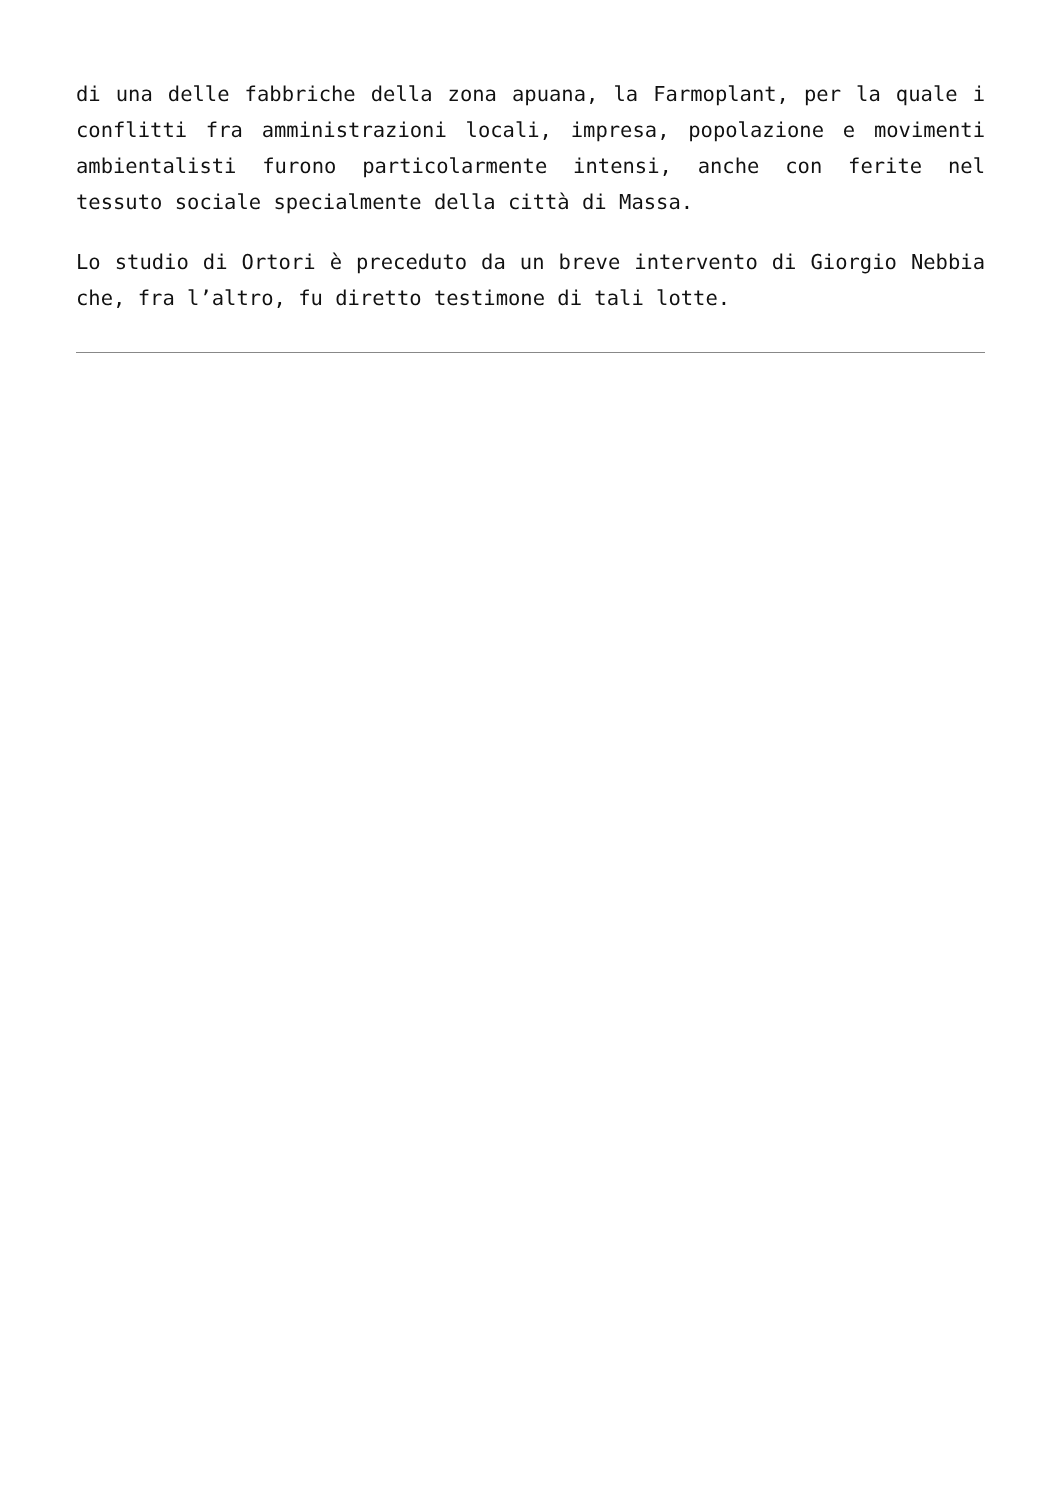di una delle fabbriche della zona apuana, la Farmoplant, per la quale i conflitti fra amministrazioni locali, impresa, popolazione e movimenti ambientalisti furono particolarmente intensi, anche con ferite nel tessuto sociale specialmente della città di Massa.
Lo studio di Ortori è preceduto da un breve intervento di Giorgio Nebbia che, fra l’altro, fu diretto testimone di tali lotte.